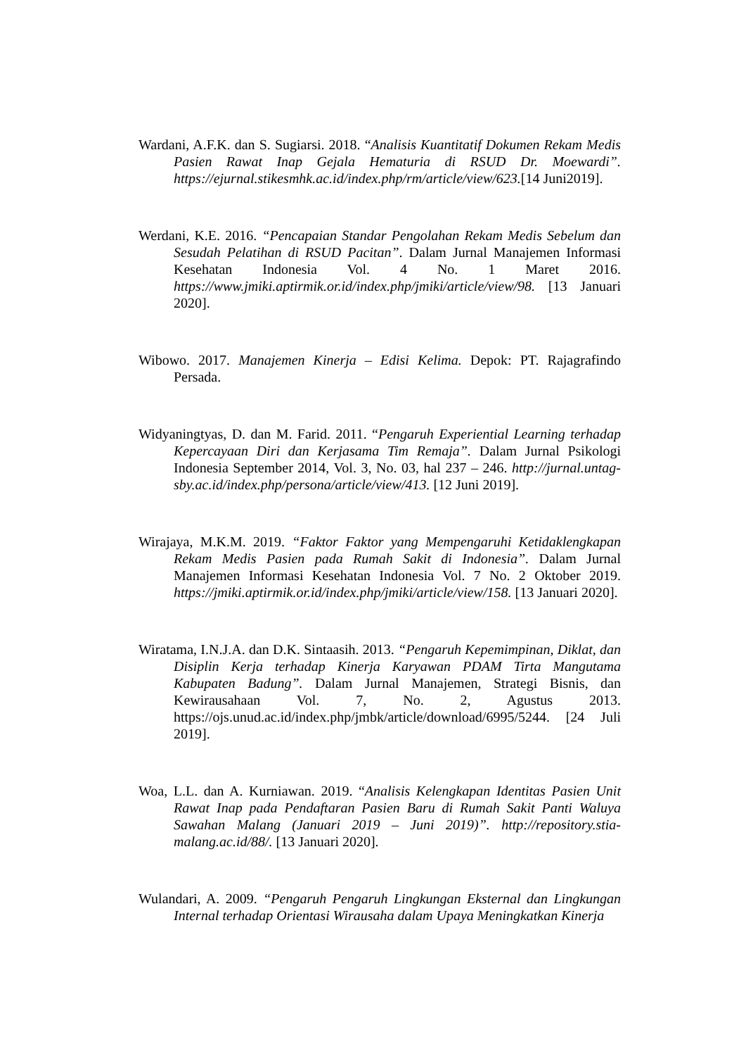Wardani, A.F.K. dan S. Sugiarsi. 2018. “Analisis Kuantitatif Dokumen Rekam Medis Pasien Rawat Inap Gejala Hematuria di RSUD Dr. Moewardi”. https://ejurnal.stikesmhk.ac.id/index.php/rm/article/view/623.[14 Juni2019].
Werdani, K.E. 2016. “Pencapaian Standar Pengolahan Rekam Medis Sebelum dan Sesudah Pelatihan di RSUD Pacitan”. Dalam Jurnal Manajemen Informasi Kesehatan Indonesia Vol. 4 No. 1 Maret 2016. https://www.jmiki.aptirmik.or.id/index.php/jmiki/article/view/98. [13 Januari 2020].
Wibowo. 2017. Manajemen Kinerja – Edisi Kelima. Depok: PT. Rajagrafindo Persada.
Widyaningtyas, D. dan M. Farid. 2011. “Pengaruh Experiential Learning terhadap Kepercayaan Diri dan Kerjasama Tim Remaja”. Dalam Jurnal Psikologi Indonesia September 2014, Vol. 3, No. 03, hal 237 – 246. http://jurnal.untag-sby.ac.id/index.php/persona/article/view/413. [12 Juni 2019].
Wirajaya, M.K.M. 2019. “Faktor Faktor yang Mempengaruhi Ketidaklengkapan Rekam Medis Pasien pada Rumah Sakit di Indonesia”. Dalam Jurnal Manajemen Informasi Kesehatan Indonesia Vol. 7 No. 2 Oktober 2019. https://jmiki.aptirmik.or.id/index.php/jmiki/article/view/158. [13 Januari 2020].
Wiratama, I.N.J.A. dan D.K. Sintaasih. 2013. “Pengaruh Kepemimpinan, Diklat, dan Disiplin Kerja terhadap Kinerja Karyawan PDAM Tirta Mangutama Kabupaten Badung”. Dalam Jurnal Manajemen, Strategi Bisnis, dan Kewirausahaan Vol. 7, No. 2, Agustus 2013. https://ojs.unud.ac.id/index.php/jmbk/article/download/6995/5244. [24 Juli 2019].
Woa, L.L. dan A. Kurniawan. 2019. “Analisis Kelengkapan Identitas Pasien Unit Rawat Inap pada Pendaftaran Pasien Baru di Rumah Sakit Panti Waluya Sawahan Malang (Januari 2019 – Juni 2019)”. http://repository.stia-malang.ac.id/88/. [13 Januari 2020].
Wulandari, A. 2009. “Pengaruh Pengaruh Lingkungan Eksternal dan Lingkungan Internal terhadap Orientasi Wirausaha dalam Upaya Meningkatkan Kinerja